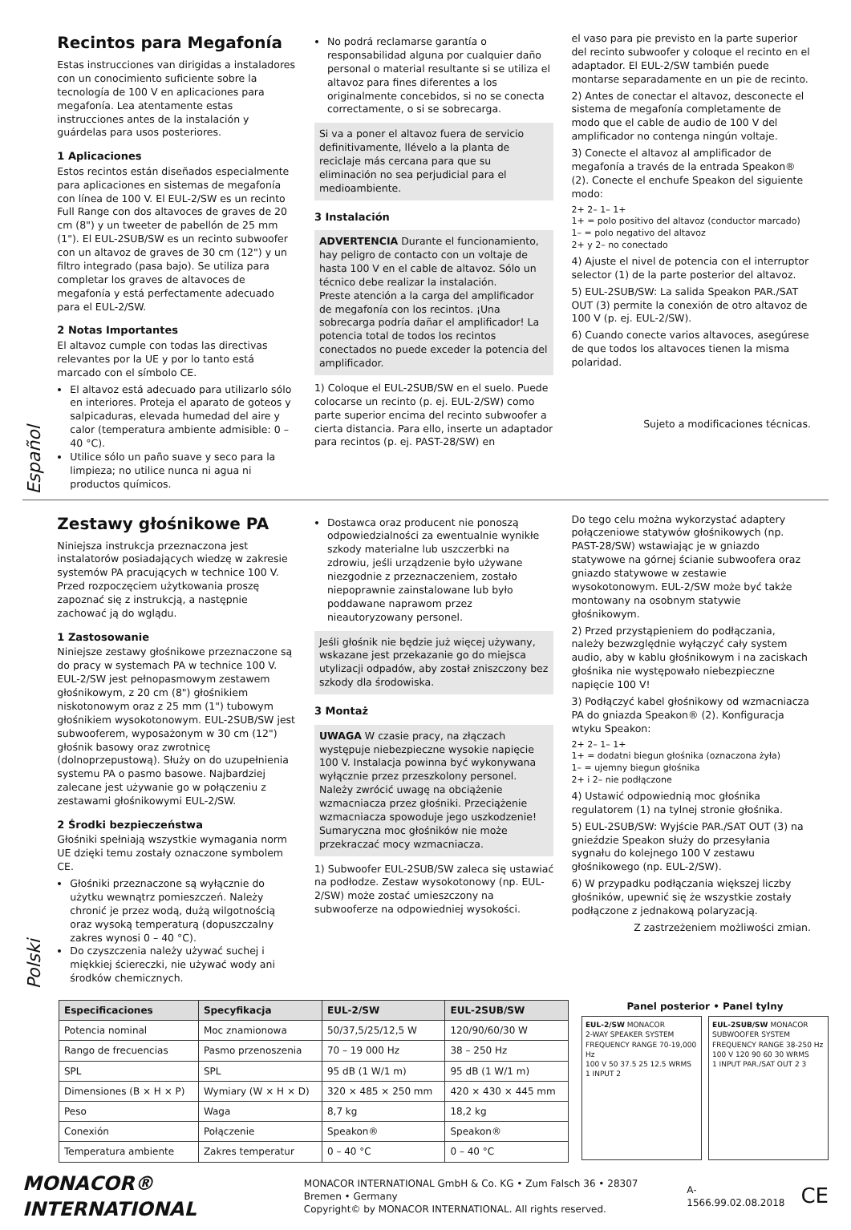Español
Recintos para Megafonía
Estas instrucciones van dirigidas a instaladores con un conocimiento suficiente sobre la tecnología de 100 V en aplicaciones para megafonía. Lea atentamente estas instrucciones antes de la instalación y guárdelas para usos posteriores.
1 Aplicaciones
Estos recintos están diseñados especialmente para aplicaciones en sistemas de megafonía con línea de 100 V. El EUL-2/SW es un recinto Full Range con dos altavoces de graves de 20 cm (8") y un tweeter de pabellón de 25 mm (1"). El EUL-2SUB/SW es un recinto subwoofer con un altavoz de graves de 30 cm (12") y un filtro integrado (pasa bajo). Se utiliza para completar los graves de altavoces de megafonía y está perfectamente adecuado para el EUL-2/SW.
2 Notas Importantes
El altavoz cumple con todas las directivas relevantes por la UE y por lo tanto está marcado con el símbolo CE.
El altavoz está adecuado para utilizarlo sólo en interiores. Proteja el aparato de goteos y salpicaduras, elevada humedad del aire y calor (temperatura ambiente admisible: 0 – 40 °C).
Utilice sólo un paño suave y seco para la limpieza; no utilice nunca ni agua ni productos químicos.
No podrá reclamarse garantía o responsabilidad alguna por cualquier daño personal o material resultante si se utiliza el altavoz para fines diferentes a los originalmente concebidos, si no se conecta correctamente, o si se sobrecarga.
Si va a poner el altavoz fuera de servicio definitivamente, llévelo a la planta de reciclaje más cercana para que su eliminación no sea perjudicial para el medioambiente.
3 Instalación
ADVERTENCIA Durante el funcionamiento, hay peligro de contacto con un voltaje de hasta 100 V en el cable de altavoz. Sólo un técnico debe realizar la instalación.
Preste atención a la carga del amplificador de megafonía con los recintos. ¡Una sobrecarga podría dañar el amplificador! La potencia total de todos los recintos conectados no puede exceder la potencia del amplificador.
1) Coloque el EUL-2SUB/SW en el suelo. Puede colocarse un recinto (p. ej. EUL-2/SW) como parte superior encima del recinto subwoofer a cierta distancia. Para ello, inserte un adaptador para recintos (p. ej. PAST-28/SW) en
el vaso para pie previsto en la parte superior del recinto subwoofer y coloque el recinto en el adaptador. El EUL-2/SW también puede montarse separadamente en un pie de recinto.
2) Antes de conectar el altavoz, desconecte el sistema de megafonía completamente de modo que el cable de audio de 100 V del amplificador no contenga ningún voltaje.
3) Conecte el altavoz al amplificador de megafonía a través de la entrada Speakon® (2). Conecte el enchufe Speakon del siguiente modo:
2+ 2– 1– 1+
1+ = polo positivo del altavoz (conductor marcado)
1– = polo negativo del altavoz
2+ y 2– no conectado
4) Ajuste el nivel de potencia con el interruptor selector (1) de la parte posterior del altavoz.
5) EUL-2SUB/SW: La salida Speakon PAR./SAT OUT (3) permite la conexión de otro altavoz de 100 V (p. ej. EUL-2/SW).
6) Cuando conecte varios altavoces, asegúrese de que todos los altavoces tienen la misma polaridad.
Sujeto a modificaciones técnicas.
Polski
Zestawy głośnikowe PA
Niniejsza instrukcja przeznaczona jest instalatorów posiadających wiedzę w zakresie systemów PA pracujących w technice 100 V. Przed rozpoczęciem użytkowania proszę zapoznać się z instrukcją, a następnie zachować ją do wglądu.
1 Zastosowanie
Niniejsze zestawy głośnikowe przeznaczone są do pracy w systemach PA w technice 100 V. EUL-2/SW jest pełnopasmowym zestawem głośnikowym, z 20 cm (8") głośnikiem niskotonowym oraz z 25 mm (1") tubowym głośnikiem wysokotonowym. EUL-2SUB/SW jest subwooferem, wyposażonym w 30 cm (12") głośnik basowy oraz zwrotnicę (dolnoprzepustową). Służy on do uzupełnienia systemu PA o pasmo basowe. Najbardziej zalecane jest używanie go w połączeniu z zestawami głośnikowymi EUL-2/SW.
2 Środki bezpieczeństwa
Głośniki spełniają wszystkie wymagania norm UE dzięki temu zostały oznaczone symbolem CE.
Głośniki przeznaczone są wyłącznie do użytku wewnątrz pomieszczeń. Należy chronić je przez wodą, dużą wilgotnością oraz wysoką temperaturą (dopuszczalny zakres wynosi 0 – 40 °C).
Do czyszczenia należy używać suchej i miękkiej ściereczki, nie używać wody ani środków chemicznych.
Dostawca oraz producent nie ponoszą odpowiedzialności za ewentualnie wynikłe szkody materialne lub uszczerbki na zdrowiu, jeśli urządzenie było używane niezgodnie z przeznaczeniem, zostało niepoprawnie zainstalowane lub było poddawane naprawom przez nieautoryzowany personel.
Jeśli głośnik nie będzie już więcej używany, wskazane jest przekazanie go do miejsca utylizacji odpadów, aby został zniszczony bez szkody dla środowiska.
3 Montaż
UWAGA W czasie pracy, na złączach występuje niebezpieczne wysokie napięcie 100 V. Instalacja powinna być wykonywana wyłącznie przez przeszkolony personel.
Należy zwrócić uwagę na obciążenie wzmacniacza przez głośniki. Przeciążenie wzmacniacza spowoduje jego uszkodzenie! Sumaryczna moc głośników nie może przekraczać mocy wzmacniacza.
1) Subwoofer EUL-2SUB/SW zaleca się ustawiać na podłodze. Zestaw wysokotonowy (np. EUL-2/SW) może zostać umieszczony na subwooferze na odpowiedniej wysokości.
Do tego celu można wykorzystać adaptery połączeniowe statywów głośnikowych (np. PAST-28/SW) wstawiając je w gniazdo statywowe na górnej ścianie subwoofera oraz gniazdo statywowe w zestawie wysokotonowym. EUL-2/SW może być także montowany na osobnym statywie głośnikowym.
2) Przed przystąpieniem do podłączania, należy bezwzględnie wyłączyć cały system audio, aby w kablu głośnikowym i na zaciskach głośnika nie występowało niebezpieczne napięcie 100 V!
3) Podłączyć kabel głośnikowy od wzmacniacza PA do gniazda Speakon® (2). Konfiguracja wtyku Speakon:
2+ 2– 1– 1+
1+ = dodatni biegun głośnika (oznaczona żyła)
1– = ujemny biegun głośnika
2+ i 2– nie podłączone
4) Ustawić odpowiednią moc głośnika regulatorem (1) na tylnej stronie głośnika.
5) EUL-2SUB/SW: Wyjście PAR./SAT OUT (3) na gnieździe Speakon służy do przesyłania sygnału do kolejnego 100 V zestawu głośnikowego (np. EUL-2/SW).
6) W przypadku podłączania większej liczby głośników, upewnić się że wszystkie zostały podłączone z jednakową polaryzacją.
Z zastrzeżeniem możliwości zmian.
| Especificaciones | Specyfikacja | EUL-2/SW | EUL-2SUB/SW |
| --- | --- | --- | --- |
| Potencia nominal | Moc znamionowa | 50/37,5/25/12,5 W | 120/90/60/30 W |
| Rango de frecuencias | Pasmo przenoszenia | 70 – 19 000 Hz | 38 – 250 Hz |
| SPL | SPL | 95 dB (1 W/1 m) | 95 dB (1 W/1 m) |
| Dimensiones (B × H × P) | Wymiary (W × H × D) | 320 × 485 × 250 mm | 420 × 430 × 445 mm |
| Peso | Waga | 8,7 kg | 18,2 kg |
| Conexión | Połączenie | Speakon® | Speakon® |
| Temperatura ambiente | Zakres temperatur | 0 – 40 °C | 0 – 40 °C |
Panel posterior • Panel tylny
EUL-2/SW MONACOR
2-WAY SPEAKER SYSTEM FREQUENCY RANGE 70-19,000 Hz
100 V 50 37.5 25 12.5 WRMS
1 INPUT 2
EUL-2SUB/SW MONACOR
SUBWOOFER SYSTEM FREQUENCY RANGE 38-250 Hz
100 V 120 90 60 30 WRMS
1 INPUT PAR./SAT OUT 2 3
MONACOR® INTERNATIONAL MONACOR INTERNATIONAL GmbH & Co. KG • Zum Falsch 36 • 28307 Bremen • Germany
Copyright© by MONACOR INTERNATIONAL. All rights reserved. A-1566.99.02.08.2018 CE